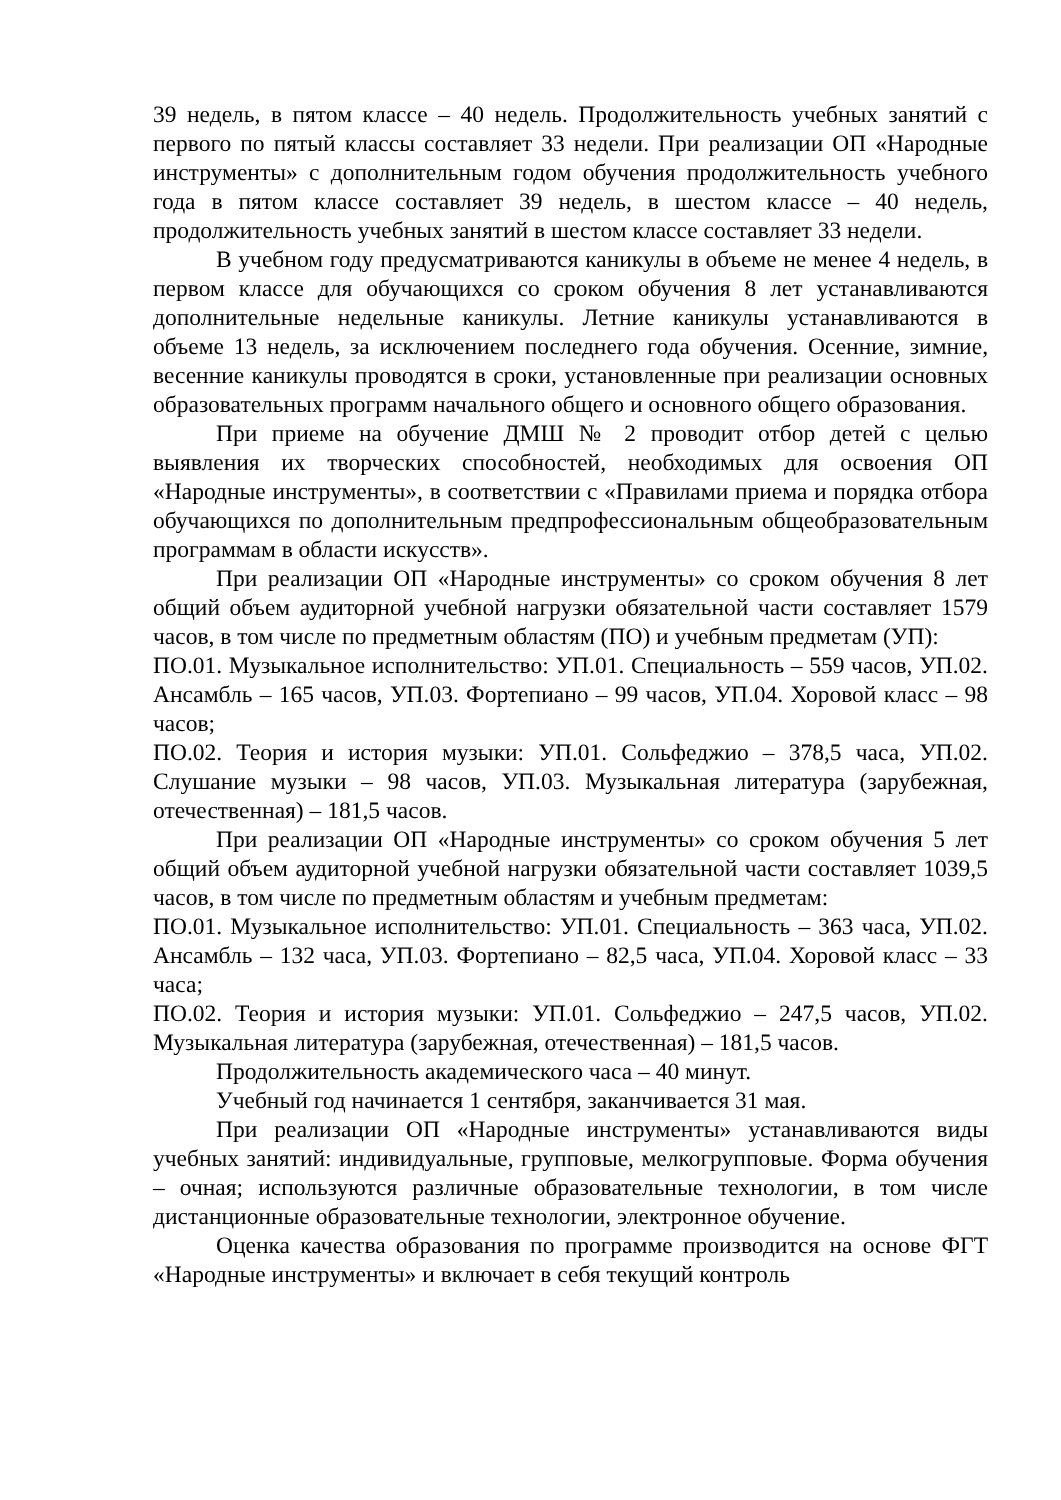39 недель, в пятом классе – 40 недель. Продолжительность учебных занятий с первого по пятый классы составляет 33 недели. При реализации ОП «Народные инструменты» с дополнительным годом обучения продолжительность учебного года в пятом классе составляет 39 недель, в шестом классе – 40 недель, продолжительность учебных занятий в шестом классе составляет 33 недели.
В учебном году предусматриваются каникулы в объеме не менее 4 недель, в первом классе для обучающихся со сроком обучения 8 лет устанавливаются дополнительные недельные каникулы. Летние каникулы устанавливаются в объеме 13 недель, за исключением последнего года обучения. Осенние, зимние, весенние каникулы проводятся в сроки, установленные при реализации основных образовательных программ начального общего и основного общего образования.
При приеме на обучение ДМШ № 2 проводит отбор детей с целью выявления их творческих способностей, необходимых для освоения ОП «Народные инструменты», в соответствии с «Правилами приема и порядка отбора обучающихся по дополнительным предпрофессиональным общеобразовательным программам в области искусств».
При реализации ОП «Народные инструменты» со сроком обучения 8 лет общий объем аудиторной учебной нагрузки обязательной части составляет 1579 часов, в том числе по предметным областям (ПО) и учебным предметам (УП):
ПО.01. Музыкальное исполнительство: УП.01. Специальность – 559 часов, УП.02. Ансамбль – 165 часов, УП.03. Фортепиано – 99 часов, УП.04. Хоровой класс – 98 часов;
ПО.02. Теория и история музыки: УП.01. Сольфеджио – 378,5 часа, УП.02. Слушание музыки – 98 часов, УП.03. Музыкальная литература (зарубежная, отечественная) – 181,5 часов.
При реализации ОП «Народные инструменты» со сроком обучения 5 лет общий объем аудиторной учебной нагрузки обязательной части составляет 1039,5 часов, в том числе по предметным областям и учебным предметам:
ПО.01. Музыкальное исполнительство: УП.01. Специальность – 363 часа, УП.02. Ансамбль – 132 часа, УП.03. Фортепиано – 82,5 часа, УП.04. Хоровой класс – 33 часа;
ПО.02. Теория и история музыки: УП.01. Сольфеджио – 247,5 часов, УП.02. Музыкальная литература (зарубежная, отечественная) – 181,5 часов.
Продолжительность академического часа – 40 минут.
Учебный год начинается 1 сентября, заканчивается 31 мая.
При реализации ОП «Народные инструменты» устанавливаются виды учебных занятий: индивидуальные, групповые, мелкогрупповые. Форма обучения – очная; используются различные образовательные технологии, в том числе дистанционные образовательные технологии, электронное обучение.
Оценка качества образования по программе производится на основе ФГТ «Народные инструменты» и включает в себя текущий контроль